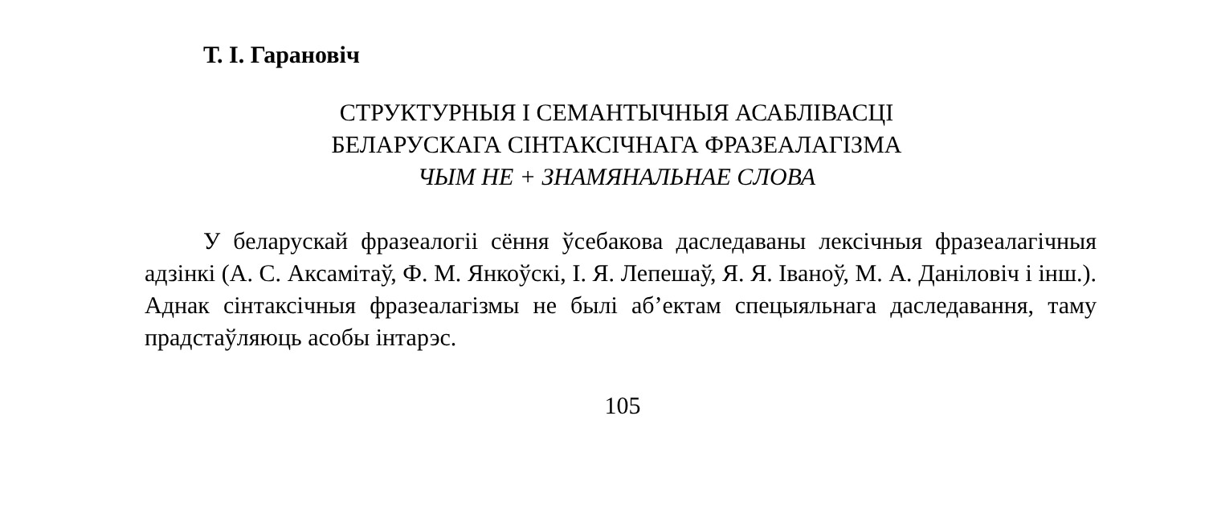Т. І. Гарановіч
СТРУКТУРНЫЯ І СЕМАНТЫЧНЫЯ АСАБЛІВАСЦІ
БЕЛАРУСКАГА СІНТАКСІЧНАГА ФРАЗЕАЛАГІЗМА
ЧЫМ НЕ + ЗНАМЯНАЛЬНАЕ СЛОВА
У беларускай фразеалогіі сёння ўсебакова даследаваны лексічныя фразеалагічныя адзінкі (А. С. Аксамітаў, Ф. М. Янкоўскі, І. Я. Лепешаў, Я. Я. Іваноў, М. А. Даніловіч і інш.). Аднак сінтаксічныя фразеалагізмы не былі аб’ектам спецыяльнага даследавання, таму прадстаўляюць асобы інтарэс.
105